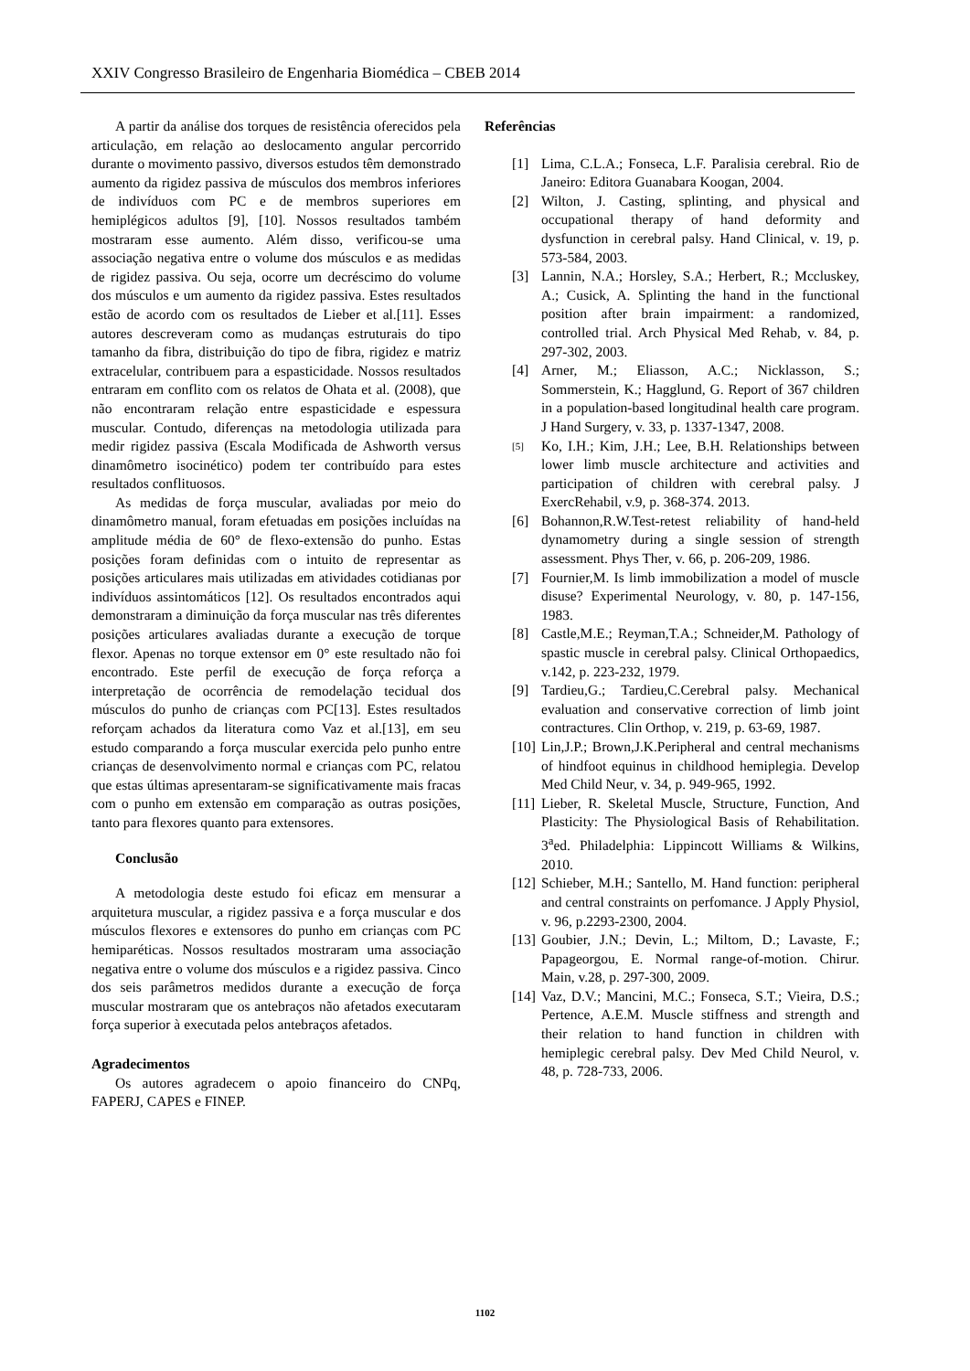XXIV Congresso Brasileiro de Engenharia Biomédica – CBEB 2014
A partir da análise dos torques de resistência oferecidos pela articulação, em relação ao deslocamento angular percorrido durante o movimento passivo, diversos estudos têm demonstrado aumento da rigidez passiva de músculos dos membros inferiores de indivíduos com PC e de membros superiores em hemiplégicos adultos [9], [10]. Nossos resultados também mostraram esse aumento. Além disso, verificou-se uma associação negativa entre o volume dos músculos e as medidas de rigidez passiva. Ou seja, ocorre um decréscimo do volume dos músculos e um aumento da rigidez passiva. Estes resultados estão de acordo com os resultados de Lieber et al.[11]. Esses autores descreveram como as mudanças estruturais do tipo tamanho da fibra, distribuição do tipo de fibra, rigidez e matriz extracelular, contribuem para a espasticidade. Nossos resultados entraram em conflito com os relatos de Ohata et al. (2008), que não encontraram relação entre espasticidade e espessura muscular. Contudo, diferenças na metodologia utilizada para medir rigidez passiva (Escala Modificada de Ashworth versus dinamômetro isocinético) podem ter contribuído para estes resultados conflituosos.
As medidas de força muscular, avaliadas por meio do dinamômetro manual, foram efetuadas em posições incluídas na amplitude média de 60° de flexo-extensão do punho. Estas posições foram definidas com o intuito de representar as posições articulares mais utilizadas em atividades cotidianas por indivíduos assintomáticos [12]. Os resultados encontrados aqui demonstraram a diminuição da força muscular nas três diferentes posições articulares avaliadas durante a execução de torque flexor. Apenas no torque extensor em 0° este resultado não foi encontrado. Este perfil de execução de força reforça a interpretação de ocorrência de remodelação tecidual dos músculos do punho de crianças com PC[13]. Estes resultados reforçam achados da literatura como Vaz et al.[13], em seu estudo comparando a força muscular exercida pelo punho entre crianças de desenvolvimento normal e crianças com PC, relatou que estas últimas apresentaram-se significativamente mais fracas com o punho em extensão em comparação as outras posições, tanto para flexores quanto para extensores.
Conclusão
A metodologia deste estudo foi eficaz em mensurar a arquitetura muscular, a rigidez passiva e a força muscular e dos músculos flexores e extensores do punho em crianças com PC hemiparéticas. Nossos resultados mostraram uma associação negativa entre o volume dos músculos e a rigidez passiva. Cinco dos seis parâmetros medidos durante a execução de força muscular mostraram que os antebraços não afetados executaram força superior à executada pelos antebraços afetados.
Agradecimentos
Os autores agradecem o apoio financeiro do CNPq, FAPERJ, CAPES e FINEP.
Referências
[1] Lima, C.L.A.; Fonseca, L.F. Paralisia cerebral. Rio de Janeiro: Editora Guanabara Koogan, 2004.
[2] Wilton, J. Casting, splinting, and physical and occupational therapy of hand deformity and dysfunction in cerebral palsy. Hand Clinical, v. 19, p. 573-584, 2003.
[3] Lannin, N.A.; Horsley, S.A.; Herbert, R.; Mccluskey, A.; Cusick, A. Splinting the hand in the functional position after brain impairment: a randomized, controlled trial. Arch Physical Med Rehab, v. 84, p. 297-302, 2003.
[4] Arner, M.; Eliasson, A.C.; Nicklasson, S.; Sommerstein, K.; Hagglund, G. Report of 367 children in a population-based longitudinal health care program. J Hand Surgery, v. 33, p. 1337-1347, 2008.
[5]
Ko, I.H.; Kim, J.H.; Lee, B.H. Relationships between lower limb muscle architecture and activities and participation of children with cerebral palsy. J ExercRehabil, v.9, p. 368-374. 2013.
[6] Bohannon,R.W.Test-retest reliability of hand-held dynamometry during a single session of strength assessment. Phys Ther, v. 66, p. 206-209, 1986.
[7] Fournier,M. Is limb immobilization a model of muscle disuse? Experimental Neurology, v. 80, p. 147-156, 1983.
[8] Castle,M.E.; Reyman,T.A.; Schneider,M. Pathology of spastic muscle in cerebral palsy. Clinical Orthopaedics, v.142, p. 223-232, 1979.
[9] Tardieu,G.; Tardieu,C.Cerebral palsy. Mechanical evaluation and conservative correction of limb joint contractures. Clin Orthop, v. 219, p. 63-69, 1987.
[10]
Lin,J.P.; Brown,J.K.Peripheral and central mechanisms of hindfoot equinus in childhood hemiplegia. Develop Med Child Neur, v. 34, p. 949-965, 1992.
[11]
Lieber, R. Skeletal Muscle, Structure, Function, And Plasticity: The Physiological Basis of Rehabilitation. 3<sup>a</sup>ed. Philadelphia: Lippincott Williams & Wilkins, 2010.
[12]
Schieber, M.H.; Santello, M. Hand function: peripheral and central constraints on perfomance. J Apply Physiol, v. 96, p.2293-2300, 2004.
[13]
Goubier, J.N.; Devin, L.; Miltom, D.; Lavaste, F.; Papageorgou, E. Normal range-of-motion. Chirur. Main, v.28, p. 297-300, 2009.
[14]
Vaz, D.V.; Mancini, M.C.; Fonseca, S.T.; Vieira, D.S.; Pertence, A.E.M. Muscle stiffness and strength and their relation to hand function in children with hemiplegic cerebral palsy. Dev Med Child Neurol, v. 48, p. 728-733, 2006.
1102